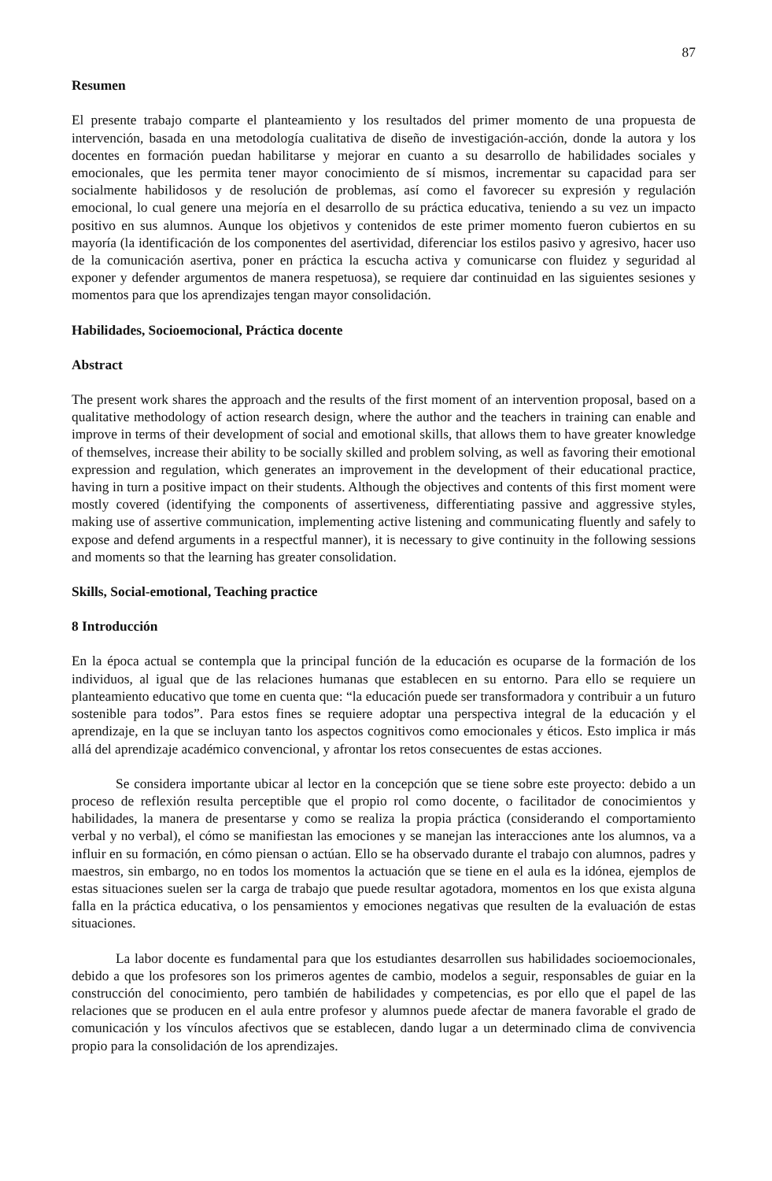87
Resumen
El presente trabajo comparte el planteamiento y los resultados del primer momento de una propuesta de intervención, basada en una metodología cualitativa de diseño de investigación-acción, donde la autora y los docentes en formación puedan habilitarse y mejorar en cuanto a su desarrollo de habilidades sociales y emocionales, que les permita tener mayor conocimiento de sí mismos, incrementar su capacidad para ser socialmente habilidosos y de resolución de problemas, así como el favorecer su expresión y regulación emocional, lo cual genere una mejoría en el desarrollo de su práctica educativa, teniendo a su vez un impacto positivo en sus alumnos. Aunque los objetivos y contenidos de este primer momento fueron cubiertos en su mayoría (la identificación de los componentes del asertividad, diferenciar los estilos pasivo y agresivo, hacer uso de la comunicación asertiva, poner en práctica la escucha activa y comunicarse con fluidez y seguridad al exponer y defender argumentos de manera respetuosa), se requiere dar continuidad en las siguientes sesiones y momentos para que los aprendizajes tengan mayor consolidación.
Habilidades, Socioemocional, Práctica docente
Abstract
The present work shares the approach and the results of the first moment of an intervention proposal, based on a qualitative methodology of action research design, where the author and the teachers in training can enable and improve in terms of their development of social and emotional skills, that allows them to have greater knowledge of themselves, increase their ability to be socially skilled and problem solving, as well as favoring their emotional expression and regulation, which generates an improvement in the development of their educational practice, having in turn a positive impact on their students. Although the objectives and contents of this first moment were mostly covered (identifying the components of assertiveness, differentiating passive and aggressive styles, making use of assertive communication, implementing active listening and communicating fluently and safely to expose and defend arguments in a respectful manner), it is necessary to give continuity in the following sessions and moments so that the learning has greater consolidation.
Skills, Social-emotional, Teaching practice
8 Introducción
En la época actual se contempla que la principal función de la educación es ocuparse de la formación de los individuos, al igual que de las relaciones humanas que establecen en su entorno. Para ello se requiere un planteamiento educativo que tome en cuenta que: “la educación puede ser transformadora y contribuir a un futuro sostenible para todos”. Para estos fines se requiere adoptar una perspectiva integral de la educación y el aprendizaje, en la que se incluyan tanto los aspectos cognitivos como emocionales y éticos. Esto implica ir más allá del aprendizaje académico convencional, y afrontar los retos consecuentes de estas acciones.
Se considera importante ubicar al lector en la concepción que se tiene sobre este proyecto: debido a un proceso de reflexión resulta perceptible que el propio rol como docente, o facilitador de conocimientos y habilidades, la manera de presentarse y como se realiza la propia práctica (considerando el comportamiento verbal y no verbal), el cómo se manifiestan las emociones y se manejan las interacciones ante los alumnos, va a influir en su formación, en cómo piensan o actúan. Ello se ha observado durante el trabajo con alumnos, padres y maestros, sin embargo, no en todos los momentos la actuación que se tiene en el aula es la idónea, ejemplos de estas situaciones suelen ser la carga de trabajo que puede resultar agotadora, momentos en los que exista alguna falla en la práctica educativa, o los pensamientos y emociones negativas que resulten de la evaluación de estas situaciones.
La labor docente es fundamental para que los estudiantes desarrollen sus habilidades socioemocionales, debido a que los profesores son los primeros agentes de cambio, modelos a seguir, responsables de guiar en la construcción del conocimiento, pero también de habilidades y competencias, es por ello que el papel de las relaciones que se producen en el aula entre profesor y alumnos puede afectar de manera favorable el grado de comunicación y los vínculos afectivos que se establecen, dando lugar a un determinado clima de convivencia propio para la consolidación de los aprendizajes.